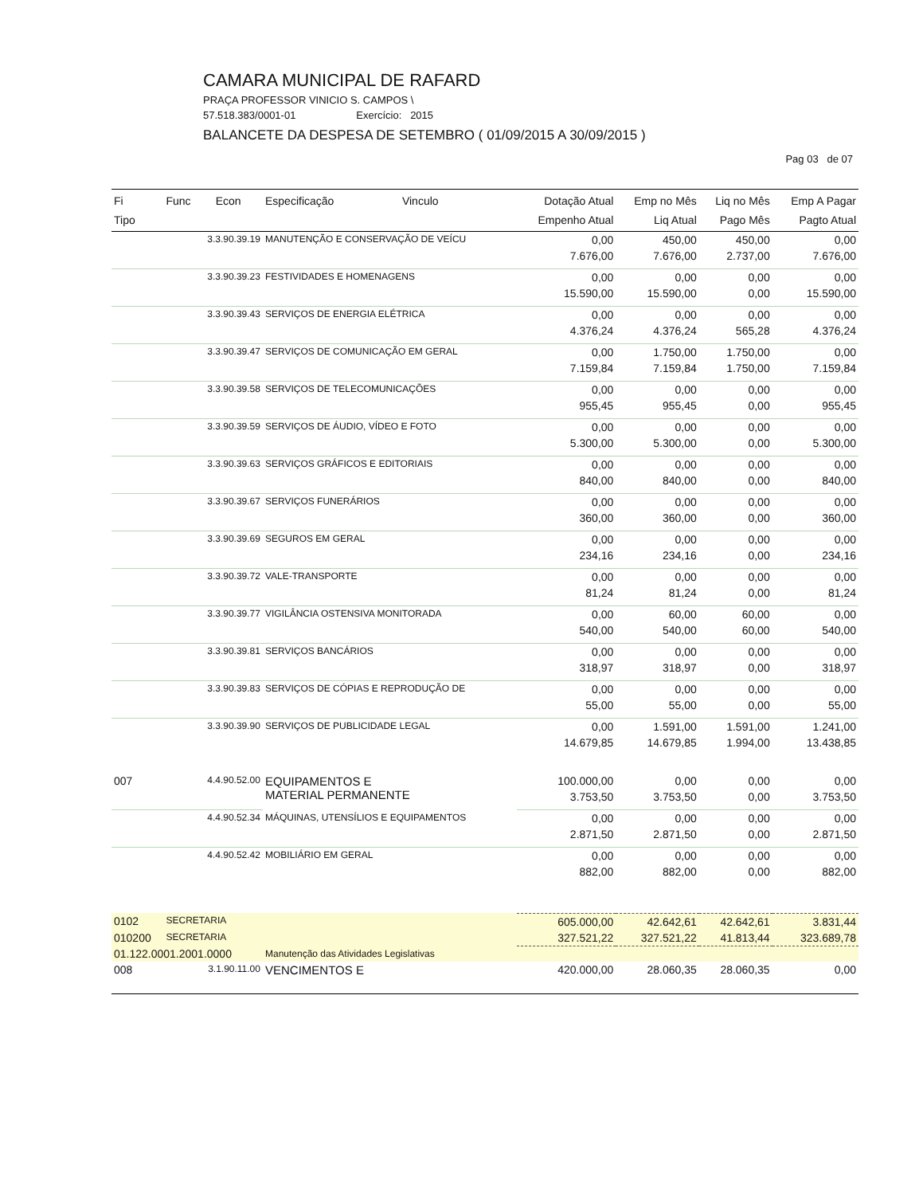CAMARA MUNICIPAL DE RAFARD
PRAÇA PROFESSOR VINICIO S. CAMPOS \
57.518.383/0001-01 Exercício: 2015
BALANCETE DA DESPESA DE SETEMBRO ( 01/09/2015 A 30/09/2015 )
Pag 03 de 07
| Fi | Func Econ | Especificação Vinculo | Dotação Atual | Emp no Mês | Liq no Mês | Emp A Pagar |
| --- | --- | --- | --- | --- | --- | --- |
| Tipo | | | Empenho Atual | Liq Atual | Pago Mês | Pagto Atual |
| | 3.3.90.39.19 | MANUTENÇÃO E CONSERVAÇÃO DE VEÍCU | 0,00 | 450,00 | 450,00 | 0,00 |
| | | | 7.676,00 | 7.676,00 | 2.737,00 | 7.676,00 |
| | 3.3.90.39.23 | FESTIVIDADES E HOMENAGENS | 0,00 | 0,00 | 0,00 | 0,00 |
| | | | 15.590,00 | 15.590,00 | 0,00 | 15.590,00 |
| | 3.3.90.39.43 | SERVIÇOS DE ENERGIA ELÉTRICA | 0,00 | 0,00 | 0,00 | 0,00 |
| | | | 4.376,24 | 4.376,24 | 565,28 | 4.376,24 |
| | 3.3.90.39.47 | SERVIÇOS DE COMUNICAÇÃO EM GERAL | 0,00 | 1.750,00 | 1.750,00 | 0,00 |
| | | | 7.159,84 | 7.159,84 | 1.750,00 | 7.159,84 |
| | 3.3.90.39.58 | SERVIÇOS DE TELECOMUNICAÇÕES | 0,00 | 0,00 | 0,00 | 0,00 |
| | | | 955,45 | 955,45 | 0,00 | 955,45 |
| | 3.3.90.39.59 | SERVIÇOS DE ÁUDIO, VÍDEO E FOTO | 0,00 | 0,00 | 0,00 | 0,00 |
| | | | 5.300,00 | 5.300,00 | 0,00 | 5.300,00 |
| | 3.3.90.39.63 | SERVIÇOS GRÁFICOS E EDITORIAIS | 0,00 | 0,00 | 0,00 | 0,00 |
| | | | 840,00 | 840,00 | 0,00 | 840,00 |
| | 3.3.90.39.67 | SERVIÇOS FUNERÁRIOS | 0,00 | 0,00 | 0,00 | 0,00 |
| | | | 360,00 | 360,00 | 0,00 | 360,00 |
| | 3.3.90.39.69 | SEGUROS EM GERAL | 0,00 | 0,00 | 0,00 | 0,00 |
| | | | 234,16 | 234,16 | 0,00 | 234,16 |
| | 3.3.90.39.72 | VALE-TRANSPORTE | 0,00 | 0,00 | 0,00 | 0,00 |
| | | | 81,24 | 81,24 | 0,00 | 81,24 |
| | 3.3.90.39.77 | VIGILÂNCIA OSTENSIVA MONITORADA | 0,00 | 60,00 | 60,00 | 0,00 |
| | | | 540,00 | 540,00 | 60,00 | 540,00 |
| | 3.3.90.39.81 | SERVIÇOS BANCÁRIOS | 0,00 | 0,00 | 0,00 | 0,00 |
| | | | 318,97 | 318,97 | 0,00 | 318,97 |
| | 3.3.90.39.83 | SERVIÇOS DE CÓPIAS E REPRODUÇÃO DE | 0,00 | 0,00 | 0,00 | 0,00 |
| | | | 55,00 | 55,00 | 0,00 | 55,00 |
| | 3.3.90.39.90 | SERVIÇOS DE PUBLICIDADE LEGAL | 0,00 | 1.591,00 | 1.591,00 | 1.241,00 |
| | | | 14.679,85 | 14.679,85 | 1.994,00 | 13.438,85 |
| 007 | 4.4.90.52.00 | EQUIPAMENTOS E MATERIAL PERMANENTE | 100.000,00 | 0,00 | 0,00 | 0,00 |
| | | | 3.753,50 | 3.753,50 | 0,00 | 3.753,50 |
| | 4.4.90.52.34 | MÁQUINAS, UTENSÍLIOS E EQUIPAMENTOS | 0,00 | 0,00 | 0,00 | 0,00 |
| | | | 2.871,50 | 2.871,50 | 0,00 | 2.871,50 |
| | 4.4.90.52.42 | MOBILIÁRIO EM GERAL | 0,00 | 0,00 | 0,00 | 0,00 |
| | | | 882,00 | 882,00 | 0,00 | 882,00 |
| 0102 | SECRETARIA | | 605.000,00 | 42.642,61 | 42.642,61 | 3.831,44 |
| 010200 | SECRETARIA | | 327.521,22 | 327.521,22 | 41.813,44 | 323.689,78 |
| 01.122.0001.2001.0000 | | Manutenção das Atividades Legislativas | | | | |
| 008 | 3.1.90.11.00 | VENCIMENTOS E | 420.000,00 | 28.060,35 | 28.060,35 | 0,00 |